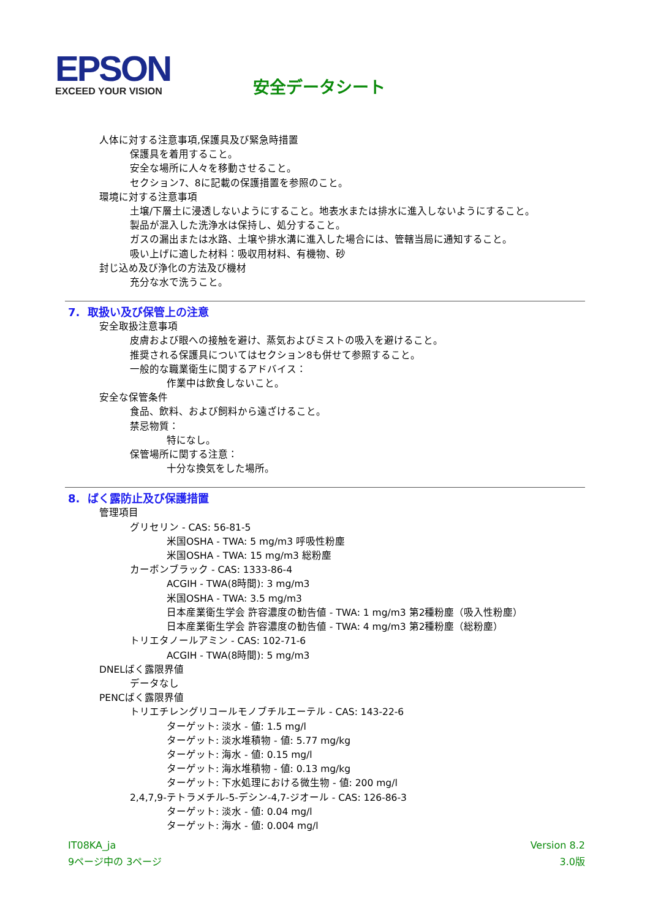EPSON
EXCEED YOUR VISION
安全データシート
人体に対する注意事項,保護具及び緊急時措置
保護具を着用すること。
安全な場所に人々を移動させること。
セクション7、8に記載の保護措置を参照のこと。
環境に対する注意事項
土壌/下層土に浸透しないようにすること。地表水または排水に進入しないようにすること。
製品が混入した洗浄水は保持し、処分すること。
ガスの漏出または水路、土壌や排水溝に進入した場合には、管轄当局に通知すること。
吸い上げに適した材料：吸収用材料、有機物、砂
封じ込め及び浄化の方法及び機材
充分な水で洗うこと。
7. 取扱い及び保管上の注意
安全取扱注意事項
皮膚および眼への接触を避け、蒸気およびミストの吸入を避けること。
推奨される保護具についてはセクション8も併せて参照すること。
一般的な職業衛生に関するアドバイス：
作業中は飲食しないこと。
安全な保管条件
食品、飲料、および飼料から遠ざけること。
禁忌物質：
特になし。
保管場所に関する注意：
十分な換気をした場所。
8. ばく露防止及び保護措置
管理項目
グリセリン - CAS: 56-81-5
米国OSHA - TWA: 5 mg/m3 呼吸性粉塵
米国OSHA - TWA: 15 mg/m3 総粉塵
カーボンブラック - CAS: 1333-86-4
ACGIH - TWA(8時間): 3 mg/m3
米国OSHA - TWA: 3.5 mg/m3
日本産業衛生学会 許容濃度の勧告値 - TWA: 1 mg/m3 第2種粉塵（吸入性粉塵）
日本産業衛生学会 許容濃度の勧告値 - TWA: 4 mg/m3 第2種粉塵（総粉塵）
トリエタノールアミン - CAS: 102-71-6
ACGIH - TWA(8時間): 5 mg/m3
DNELばく露限界値
データなし
PENCばく露限界値
トリエチレングリコールモノブチルエーテル - CAS: 143-22-6
ターゲット: 淡水 - 値: 1.5 mg/l
ターゲット: 淡水堆積物 - 値: 5.77 mg/kg
ターゲット: 海水 - 値: 0.15 mg/l
ターゲット: 海水堆積物 - 値: 0.13 mg/kg
ターゲット: 下水処理における微生物 - 値: 200 mg/l
2,4,7,9-テトラメチル-5-デシン-4,7-ジオール - CAS: 126-86-3
ターゲット: 淡水 - 値: 0.04 mg/l
ターゲット: 海水 - 値: 0.004 mg/l
IT08KA_ja
9ページ中の 3ページ
Version 8.2
3.0版